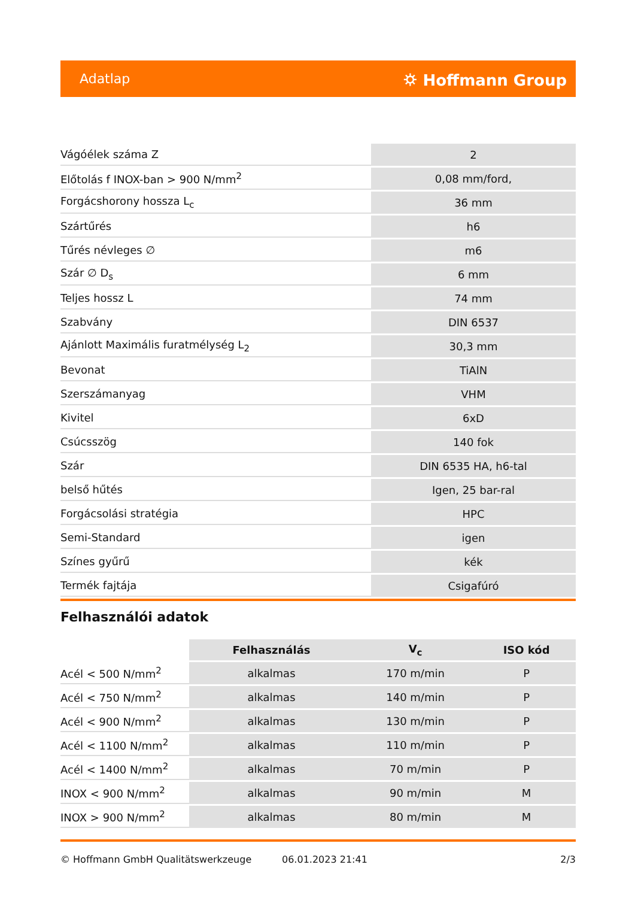Adatlap ⛭ Hoffmann Group
| Vágóélek száma Z | 2 |
| Előtolás f INOX-ban > 900 N/mm<sup>2</sup> | 0,08 mm/ford, |
| Forgácshorony hossza L<sub>c</sub> | 36 mm |
| Szártűrés | h6 |
| Tűrés névleges ∅ | m6 |
| Szár ∅ D<sub>s</sub> | 6 mm |
| Teljes hossz L | 74 mm |
| Szabvány | DIN 6537 |
| Ajánlott Maximális furatmélység L<sub>2</sub> | 30,3 mm |
| Bevonat | TiAlN |
| Szerszámanyag | VHM |
| Kivitel | 6xD |
| Csúcsszög | 140 fok |
| Szár | DIN 6535 HA, h6-tal |
| belső hűtés | Igen, 25 bar-ral |
| Forgácsolási stratégia | HPC |
| Semi-Standard | igen |
| Színes gyűrű | kék |
| Termék fajtája | Csigafúró |
Felhasználói adatok
| | Felhasználás | V<sub>c</sub> | ISO kód |
| --- | --- | --- | --- |
| Acél < 500 N/mm<sup>2</sup> | alkalmas | 170 m/min | P |
| Acél < 750 N/mm<sup>2</sup> | alkalmas | 140 m/min | P |
| Acél < 900 N/mm<sup>2</sup> | alkalmas | 130 m/min | P |
| Acél < 1100 N/mm<sup>2</sup> | alkalmas | 110 m/min | P |
| Acél < 1400 N/mm<sup>2</sup> | alkalmas | 70 m/min | P |
| INOX < 900 N/mm<sup>2</sup> | alkalmas | 90 m/min | M |
| INOX > 900 N/mm<sup>2</sup> | alkalmas | 80 m/min | M |
© Hoffmann GmbH Qualitätswerkzeuge 06.01.2023 21:41 2/3